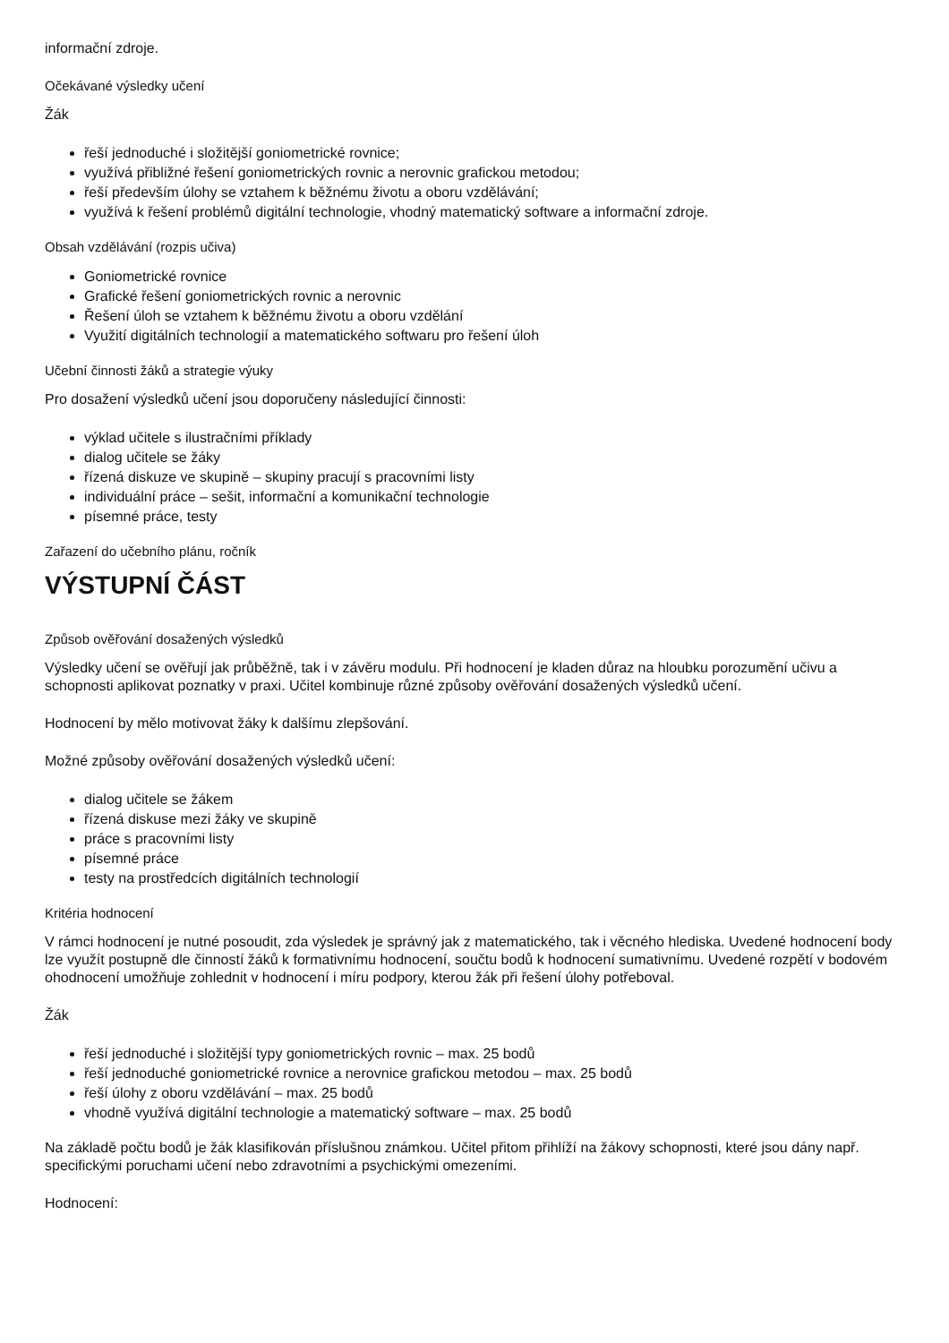informační zdroje.
Očekávané výsledky učení
Žák
řeší jednoduché i složitější goniometrické rovnice;
využívá přibližné řešení goniometrických rovnic a nerovnic grafickou metodou;
řeší především úlohy se vztahem k běžnému životu a oboru vzdělávání;
využívá k řešení problémů digitální technologie, vhodný matematický software a informační zdroje.
Obsah vzdělávání (rozpis učiva)
Goniometrické rovnice
Grafické řešení goniometrických rovnic a nerovnic
Řešení úloh se vztahem k běžnému životu a oboru vzdělání
Využití digitálních technologií a matematického softwaru pro řešení úloh
Učební činnosti žáků a strategie výuky
Pro dosažení výsledků učení jsou doporučeny následující činnosti:
výklad učitele s ilustračními příklady
dialog učitele se žáky
řízená diskuze ve skupině – skupiny pracují s pracovními listy
individuální práce – sešit, informační a komunikační technologie
písemné práce, testy
Zařazení do učebního plánu, ročník
VÝSTUPNÍ ČÁST
Způsob ověřování dosažených výsledků
Výsledky učení se ověřují jak průběžně, tak i v závěru modulu. Při hodnocení je kladen důraz na hloubku porozumění učivu a schopnosti aplikovat poznatky v praxi. Učitel kombinuje různé způsoby ověřování dosažených výsledků učení.
Hodnocení by mělo motivovat žáky k dalšímu zlepšování.
Možné způsoby ověřování dosažených výsledků učení:
dialog učitele se žákem
řízená diskuse mezi žáky ve skupině
práce s pracovními listy
písemné práce
testy na prostředcích digitálních technologií
Kritéria hodnocení
V rámci hodnocení je nutné posoudit, zda výsledek je správný jak z matematického, tak i věcného hlediska. Uvedené hodnocení body lze využít postupně dle činností žáků k formativnímu hodnocení, součtu bodů k hodnocení sumativnímu. Uvedené rozpětí v bodovém ohodnocení umožňuje zohlednit v hodnocení i míru podpory, kterou žák při řešení úlohy potřeboval.
Žák
řeší jednoduché i složitější typy goniometrických rovnic – max. 25 bodů
řeší jednoduché goniometrické rovnice a nerovnice grafickou metodou – max. 25 bodů
řeší úlohy z oboru vzdělávání – max. 25 bodů
vhodně využívá digitální technologie a matematický software – max. 25 bodů
Na základě počtu bodů je žák klasifikován příslušnou známkou. Učitel přitom přihlíží na žákovy schopnosti, které jsou dány např. specifickými poruchami učení nebo zdravotními a psychickými omezeními.
Hodnocení: